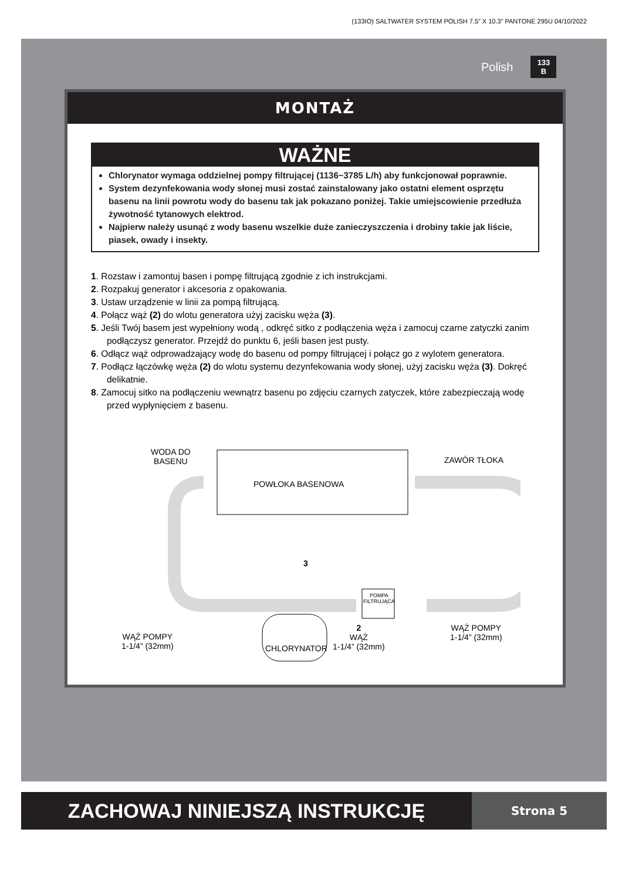(133IO) SALTWATER SYSTEM POLISH 7.5” X 10.3” PANTONE 295U 04/10/2022
Polish 133
B
MONTAŻ
WAŻNE
Chlorynator wymaga oddzielnej pompy filtrującej (1136~3785 L/h) aby funkcjonował poprawnie.
System dezynfekowania wody słonej musi zostać zainstalowany jako ostatni element osprzętu basenu na linii powrotu wody do basenu tak jak pokazano poniżej. Takie umiejscowienie przedłuża żywotność tytanowych elektrod.
Najpierw należy usunąć z wody basenu wszelkie duże zanieczyszczenia i drobiny takie jak liście, piasek, owady i insekty.
1. Rozstaw i zamontuj basen i pompę filtrującą zgodnie z ich instrukcjami.
2. Rozpakuj generator i akcesoria z opakowania.
3. Ustaw urządzenie w linii za pompą filtrującą.
4. Połącz wąż (2) do wlotu generatora użyj zacisku węża (3).
5. Jeśli Twój basem jest wypełniony wodą , odkręć sitko z podłączenia węża i zamocuj czarne zatyczki zanim podłączysz generator. Przejdź do punktu 6, jeśli basen jest pusty.
6. Odłącz wąż odprowadzający wodę do basenu od pompy filtrującej i połącz go z wylotem generatora.
7. Podłącz łączówkę węża (2) do wlotu systemu dezynfekowania wody słonej, użyj zacisku węża (3). Dokręć delikatnie.
8. Zamocuj sitko na podłączeniu wewnątrz basenu po zdjęciu czarnych zatyczek, które zabezpieczają wodę przed wypłynięciem z basenu.
WODA DO
BASENU
ZAWÓR TŁOKA
POWŁOKA BASENOWA
3
POMPA
FILTRUJĄCA
WĄŻ POMPY
1-1/4” (32mm)
CHLORYNATOR
2
WĄŻ
1-1/4” (32mm)
WĄŻ POMPY
1-1/4” (32mm)
ZACHOWAJ NINIEJSZĄ INSTRUKCJĘ
Strona 5